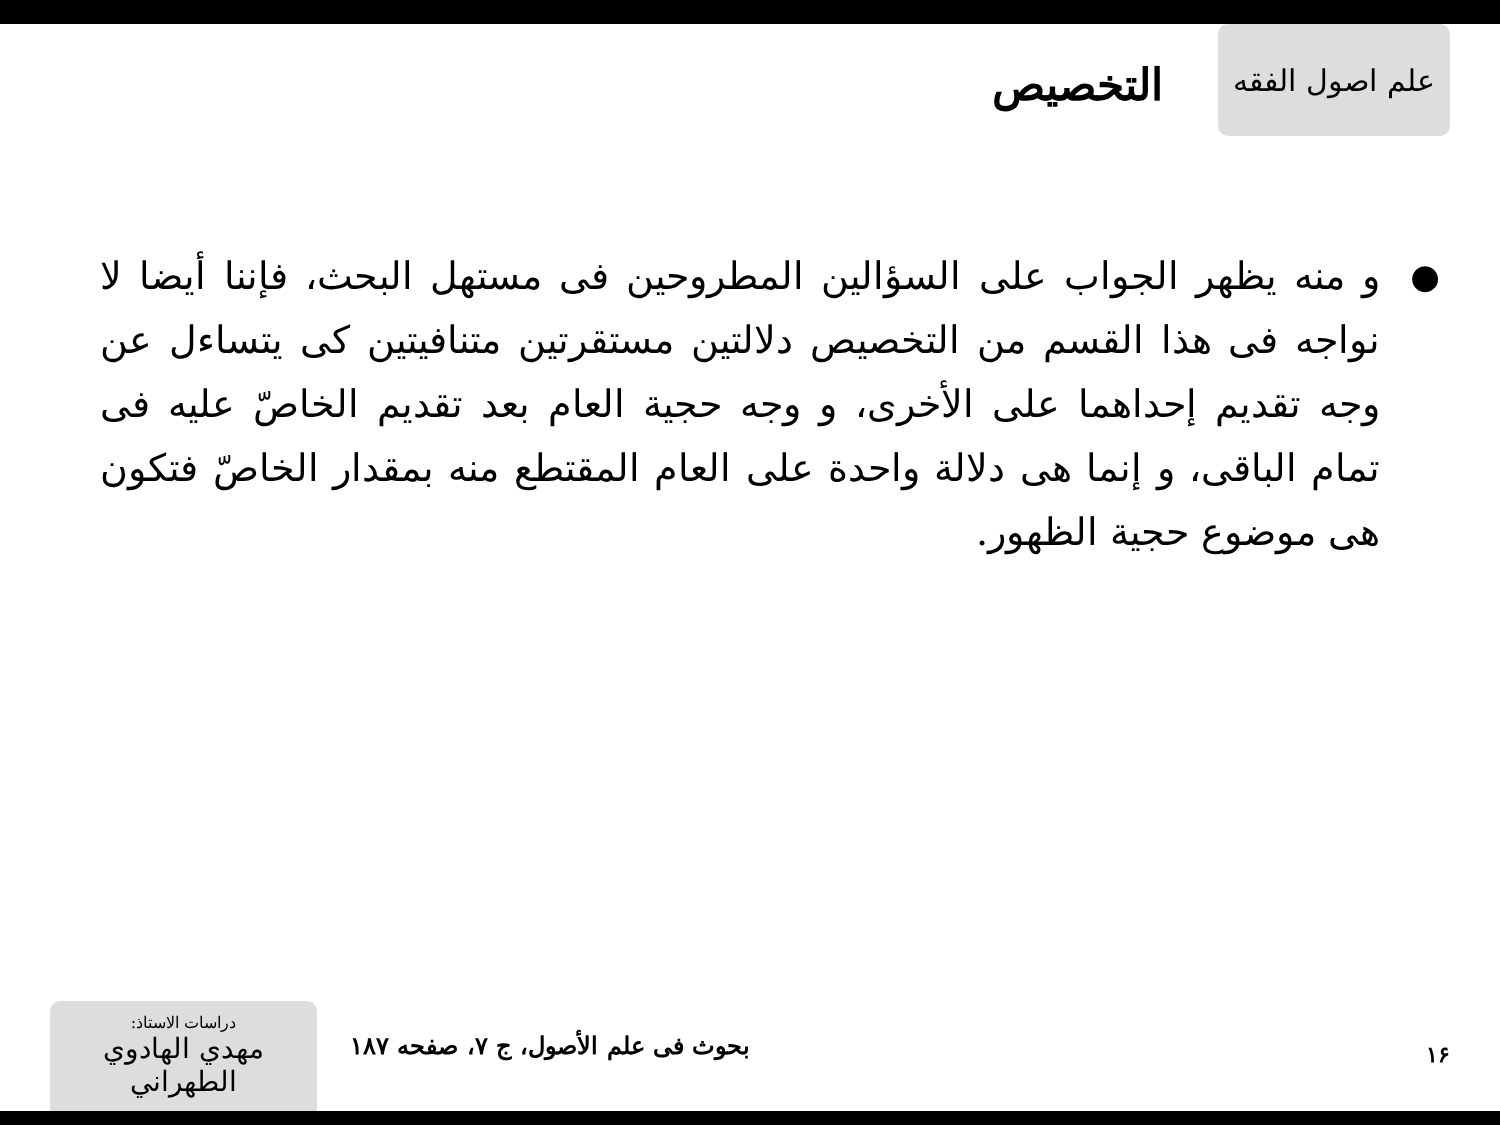علم اصول الفقه
التخصيص
● و منه يظهر الجواب على السؤالين المطروحين فى مستهل البحث، فإننا أيضا لا نواجه فى هذا القسم من التخصيص دلالتين مستقرتين متنافيتين كى يتساءل عن وجه تقديم إحداهما على الأخرى، و وجه حجية العام بعد تقديم الخاصّ عليه فى تمام الباقى، و إنما هى دلالة واحدة على العام المقتطع منه بمقدار الخاصّ فتكون هى موضوع حجية الظهور.
۱۶
بحوث فى علم الأصول، ج ۷، صفحه ۱۸۷
دراسات الاستاذ:
مهدي الهادوي الطهراني